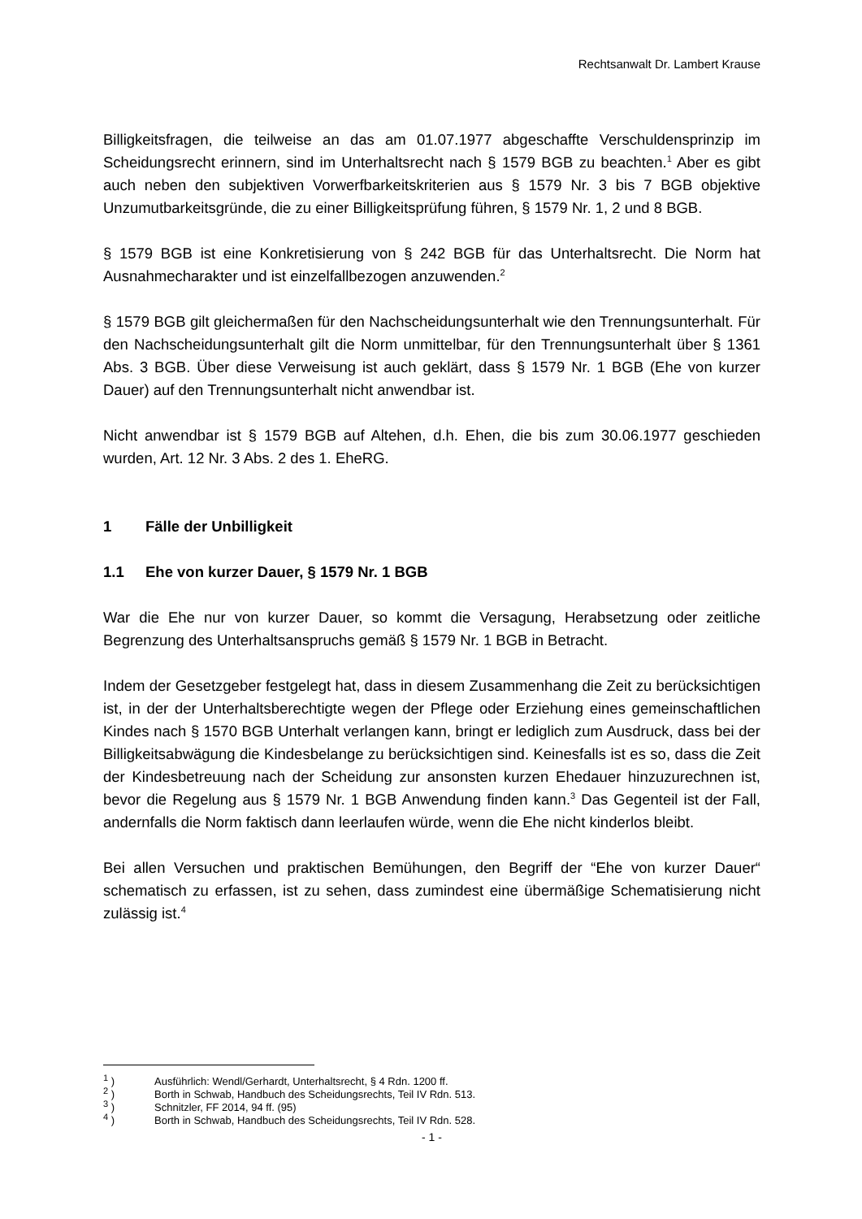Rechtsanwalt Dr. Lambert Krause
Billigkeitsfragen, die teilweise an das am 01.07.1977 abgeschaffte Verschuldensprinzip im Scheidungsrecht erinnern, sind im Unterhaltsrecht nach § 1579 BGB zu beachten.<sup>1</sup> Aber es gibt auch neben den subjektiven Vorwerfbarkeitskriterien aus § 1579 Nr. 3 bis 7 BGB objektive Unzumutbarkeitsgründe, die zu einer Billigkeitsprüfung führen, § 1579 Nr. 1, 2 und 8 BGB.
§ 1579 BGB ist eine Konkretisierung von § 242 BGB für das Unterhaltsrecht. Die Norm hat Ausnahmecharakter und ist einzelfallbezogen anzuwenden.<sup>2</sup>
§ 1579 BGB gilt gleichermaßen für den Nachscheidungsunterhalt wie den Trennungsunterhalt. Für den Nachscheidungsunterhalt gilt die Norm unmittelbar, für den Trennungsunterhalt über § 1361 Abs. 3 BGB. Über diese Verweisung ist auch geklärt, dass § 1579 Nr. 1 BGB (Ehe von kurzer Dauer) auf den Trennungsunterhalt nicht anwendbar ist.
Nicht anwendbar ist § 1579 BGB auf Altehen, d.h. Ehen, die bis zum 30.06.1977 geschieden wurden, Art. 12 Nr. 3 Abs. 2 des 1. EheRG.
1 Fälle der Unbilligkeit
1.1 Ehe von kurzer Dauer, § 1579 Nr. 1 BGB
War die Ehe nur von kurzer Dauer, so kommt die Versagung, Herabsetzung oder zeitliche Begrenzung des Unterhaltsanspruchs gemäß § 1579 Nr. 1 BGB in Betracht.
Indem der Gesetzgeber festgelegt hat, dass in diesem Zusammenhang die Zeit zu berücksichtigen ist, in der der Unterhaltsberechtigte wegen der Pflege oder Erziehung eines gemeinschaftlichen Kindes nach § 1570 BGB Unterhalt verlangen kann, bringt er lediglich zum Ausdruck, dass bei der Billigkeitsabwägung die Kindesbelange zu berücksichtigen sind. Keinesfalls ist es so, dass die Zeit der Kindesbetreuung nach der Scheidung zur ansonsten kurzen Ehedauer hinzuzurechnen ist, bevor die Regelung aus § 1579 Nr. 1 BGB Anwendung finden kann.<sup>3</sup> Das Gegenteil ist der Fall, andernfalls die Norm faktisch dann leerlaufen würde, wenn die Ehe nicht kinderlos bleibt.
Bei allen Versuchen und praktischen Bemühungen, den Begriff der “Ehe von kurzer Dauer“ schematisch zu erfassen, ist zu sehen, dass zumindest eine übermäßige Schematisierung nicht zulässig ist.<sup>4</sup>
<sup>1</sup> ) Ausführlich: Wendl/Gerhardt, Unterhaltsrecht, § 4 Rdn. 1200 ff.
<sup>2</sup> ) Borth in Schwab, Handbuch des Scheidungsrechts, Teil IV Rdn. 513.
<sup>3</sup> ) Schnitzler, FF 2014, 94 ff. (95)
<sup>4</sup> ) Borth in Schwab, Handbuch des Scheidungsrechts, Teil IV Rdn. 528.
- 1 -